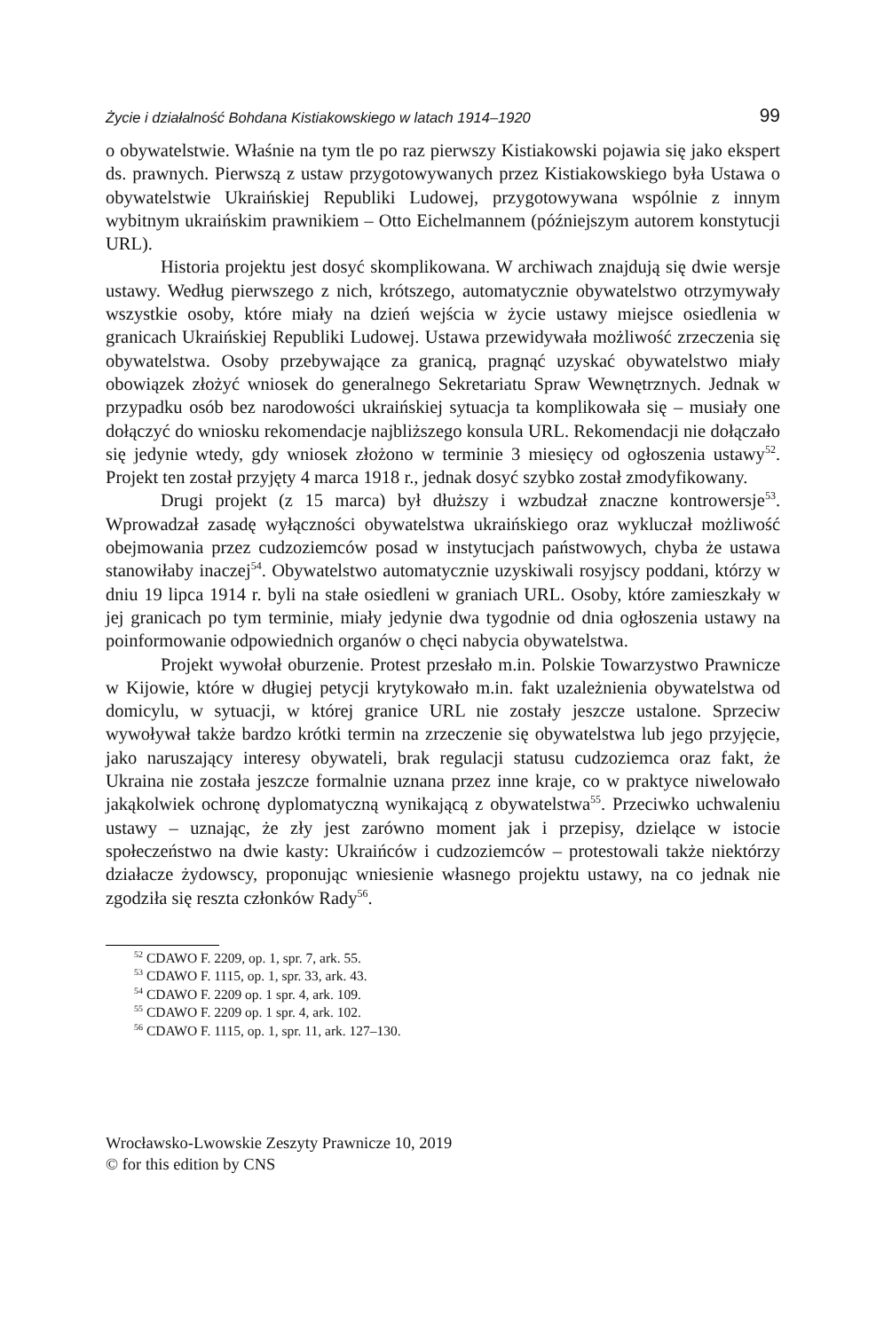Życie i działalność Bohdana Kistiakowskiego w latach 1914–1920 99
o obywatelstwie. Właśnie na tym tle po raz pierwszy Kistiakowski pojawia się jako ekspert ds. prawnych. Pierwszą z ustaw przygotowywanych przez Kistia­kowskiego była Ustawa o obywatelstwie Ukraińskiej Republiki Ludowej, przy­gotowywana wspólnie z innym wybitnym ukraińskim prawnikiem – Otto Ei­chelmannem (późniejszym autorem konstytucji URL).
Historia projektu jest dosyć skomplikowana. W archiwach znajdują się dwie wersje ustawy. Według pierwszego z nich, krótszego, automatycznie oby­watelstwo otrzymywały wszystkie osoby, które miały na dzień wejścia w życie ustawy miejsce osiedlenia w granicach Ukraińskiej Republiki Ludowej. Ustawa przewidywała możliwość zrzeczenia się obywatelstwa. Osoby przebywające za granicą, pragnąć uzyskać obywatelstwo miały obowiązek złożyć wniosek do generalnego Sekretariatu Spraw Wewnętrznych. Jednak w przypadku osób bez narodowości ukraińskiej sytuacja ta komplikowała się – musiały one dołączyć do wniosku rekomendacje najbliższego konsula URL. Rekomendacji nie dołą­czało się jedynie wtedy, gdy wniosek złożono w terminie 3 miesięcy od ogło­szenia ustawy<sup>52</sup>. Projekt ten został przyjęty 4 marca 1918 r., jednak dosyć szyb­ko został zmodyfikowany.
Drugi projekt (z 15 marca) był dłuższy i wzbudzał znaczne kontrower­sje<sup>53</sup>. Wprowadzał zasadę wyłączności obywatelstwa ukraińskiego oraz wyklu­czał możliwość obejmowania przez cudzoziemców posad w instytucjach pań­stwowych, chyba że ustawa stanowiłaby inaczej<sup>54</sup>. Obywatelstwo automatycznie uzyskiwali rosyjscy poddani, którzy w dniu 19 lipca 1914 r. byli na stałe osie­dleni w graniach URL. Osoby, które zamieszkały w jej granicach po tym termi­nie, miały jedynie dwa tygodnie od dnia ogłoszenia ustawy na poinformowanie odpowiednich organów o chęci nabycia obywatelstwa.
Projekt wywołał oburzenie. Protest przesłało m.in. Polskie Towarzystwo Prawnicze w Kijowie, które w długiej petycji krytykowało m.in. fakt uzależnie­nia obywatelstwa od domicylu, w sytuacji, w której granice URL nie zostały jeszcze ustalone. Sprzeciw wywoływał także bardzo krótki termin na zrzeczenie się obywatelstwa lub jego przyjęcie, jako naruszający interesy obywateli, brak regulacji statusu cudzoziemca oraz fakt, że Ukraina nie została jeszcze formalnie uznana przez inne kraje, co w praktyce niwelowało jakąkolwiek ochronę dyplo­matyczną wynikającą z obywatelstwa<sup>55</sup>. Przeciwko uchwaleniu ustawy – uzna­jąc, że zły jest zarówno moment jak i przepisy, dzielące w istocie społeczeństwo na dwie kasty: Ukraińców i cudzoziemców – protestowali także niektórzy dzia­łacze żydowscy, proponując wniesienie własnego projektu ustawy, na co jednak nie zgodziła się reszta członków Rady<sup>56</sup>.
<sup>52</sup> CDAWO F. 2209, op. 1, spr. 7, ark. 55.
<sup>53</sup> CDAWO F. 1115, op. 1, spr. 33, ark. 43.
<sup>54</sup> CDAWO F. 2209 op. 1 spr. 4, ark. 109.
<sup>55</sup> CDAWO F. 2209 op. 1 spr. 4, ark. 102.
<sup>56</sup> CDAWO F. 1115, op. 1, spr. 11, ark. 127–130.
Wrocławsko-Lwowskie Zeszyty Prawnicze 10, 2019
© for this edition by CNS